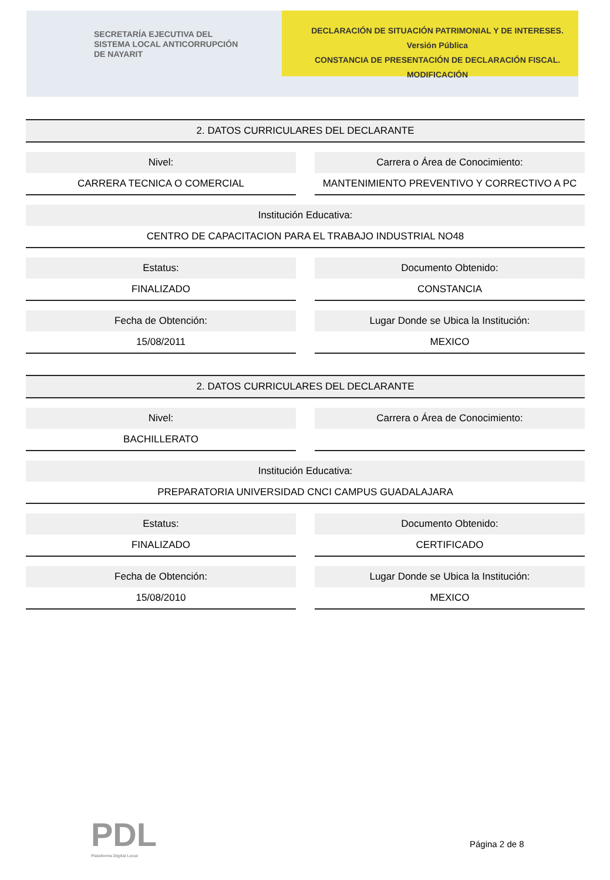SECRETARÍA EJECUTIVA DEL
SISTEMA LOCAL ANTICORRUPCIÓN
DE NAYARIT
DECLARACIÓN DE SITUACIÓN PATRIMONIAL Y DE INTERESES. Versión Pública
CONSTANCIA DE PRESENTACIÓN DE DECLARACIÓN FISCAL.
MODIFICACIÓN
2. DATOS CURRICULARES DEL DECLARANTE
Nivel:
CARRERA TECNICA O COMERCIAL
Carrera o Área de Conocimiento:
MANTENIMIENTO PREVENTIVO Y CORRECTIVO A PC
Institución Educativa:
CENTRO DE CAPACITACION PARA EL TRABAJO INDUSTRIAL NO48
Estatus:
FINALIZADO
Documento Obtenido:
CONSTANCIA
Fecha de Obtención:
15/08/2011
Lugar Donde se Ubica la Institución:
MEXICO
2. DATOS CURRICULARES DEL DECLARANTE
Nivel:
BACHILLERATO
Carrera o Área de Conocimiento:
Institución Educativa:
PREPARATORIA UNIVERSIDAD CNCI CAMPUS GUADALAJARA
Estatus:
FINALIZADO
Documento Obtenido:
CERTIFICADO
Fecha de Obtención:
15/08/2010
Lugar Donde se Ubica la Institución:
MEXICO
PDL
Plataforma Digital Local
Página 2 de 8